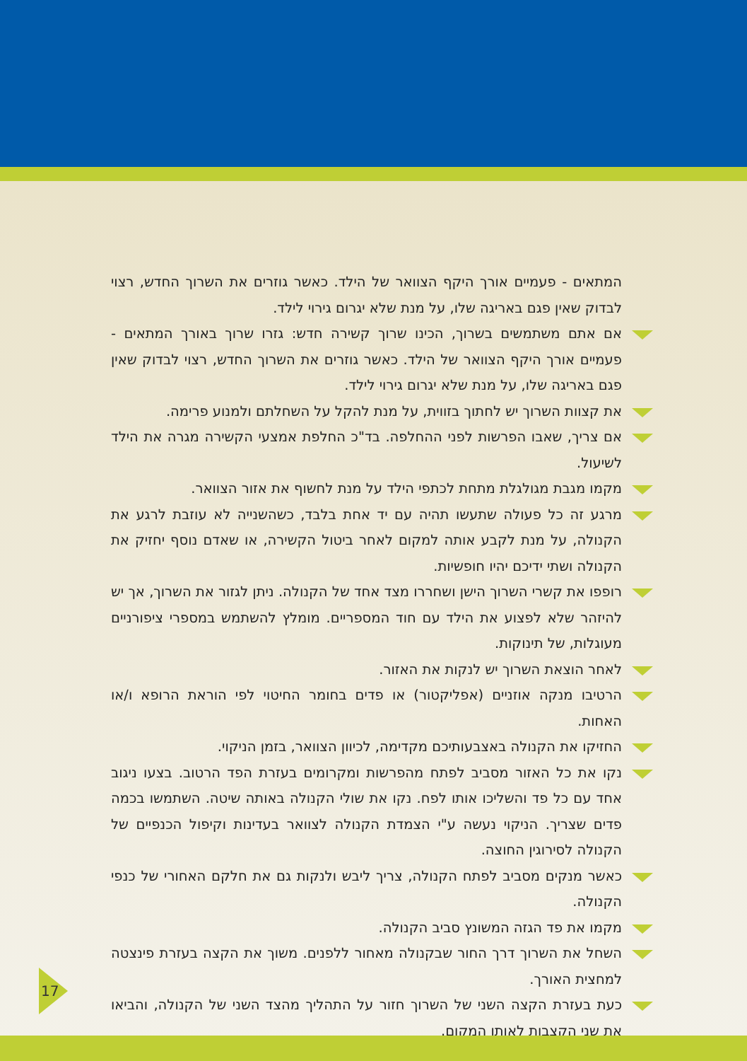המתאים - פעמיים אורך היקף הצוואר של הילד. כאשר גוזרים את השרוך החדש, רצוי לבדוק שאין פגם באריגה שלו, על מנת שלא יגרום גירוי לילד.
אם אתם משתמשים בשרוך, הכינו שרוך קשירה חדש: גזרו שרוך באורך המתאים - פעמיים אורך היקף הצוואר של הילד. כאשר גוזרים את השרוך החדש, רצוי לבדוק שאין פגם באריגה שלו, על מנת שלא יגרום גירוי לילד.
את קצוות השרוך יש לחתוך בזווית, על מנת להקל על השחלתם ולמנוע פרימה.
אם צריך, שאבו הפרשות לפני ההחלפה. בד"כ החלפת אמצעי הקשירה מגרה את הילד לשיעול.
מקמו מגבת מגולגלת מתחת לכתפי הילד על מנת לחשוף את אזור הצוואר.
מרגע זה כל פעולה שתעשו תהיה עם יד אחת בלבד, כשהשנייה לא עוזבת לרגע את הקנולה, על מנת לקבע אותה למקום לאחר ביטול הקשירה, או שאדם נוסף יחזיק את הקנולה ושתי ידיכם יהיו חופשיות.
רופפו את קשרי השרוך הישן ושחררו מצד אחד של הקנולה. ניתן לגזור את השרוך, אך יש להיזהר שלא לפצוע את הילד עם חוד המספריים. מומלץ להשתמש במספרי ציפורניים מעוגלות, של תינוקות.
לאחר הוצאת השרוך יש לנקות את האזור.
הרטיבו מנקה אוזניים (אפליקטור) או פדים בחומר החיטוי לפי הוראת הרופא ו/או האחות.
החזיקו את הקנולה באצבעותיכם מקדימה, לכיוון הצוואר, בזמן הניקוי.
נקו את כל האזור מסביב לפתח מהפרשות ומקרומים בעזרת הפד הרטוב. בצעו ניגוב אחד עם כל פד והשליכו אותו לפח. נקו את שולי הקנולה באותה שיטה. השתמשו בכמה פדים שצריך. הניקוי נעשה ע"י הצמדת הקנולה לצוואר בעדינות וקיפול הכנפיים של הקנולה לסירוגין החוצה.
כאשר מנקים מסביב לפתח הקנולה, צריך ליבש ולנקות גם את חלקם האחורי של כנפי הקנולה.
מקמו את פד הגזה המשונץ סביב הקנולה.
השחל את השרוך דרך החור שבקנולה מאחור ללפנים. משוך את הקצה בעזרת פינצטה למחצית האורך.
כעת בעזרת הקצה השני של השרוך חזור על התהליך מהצד השני של הקנולה, והביאו את שני הקצבות לאותו המקום.
17